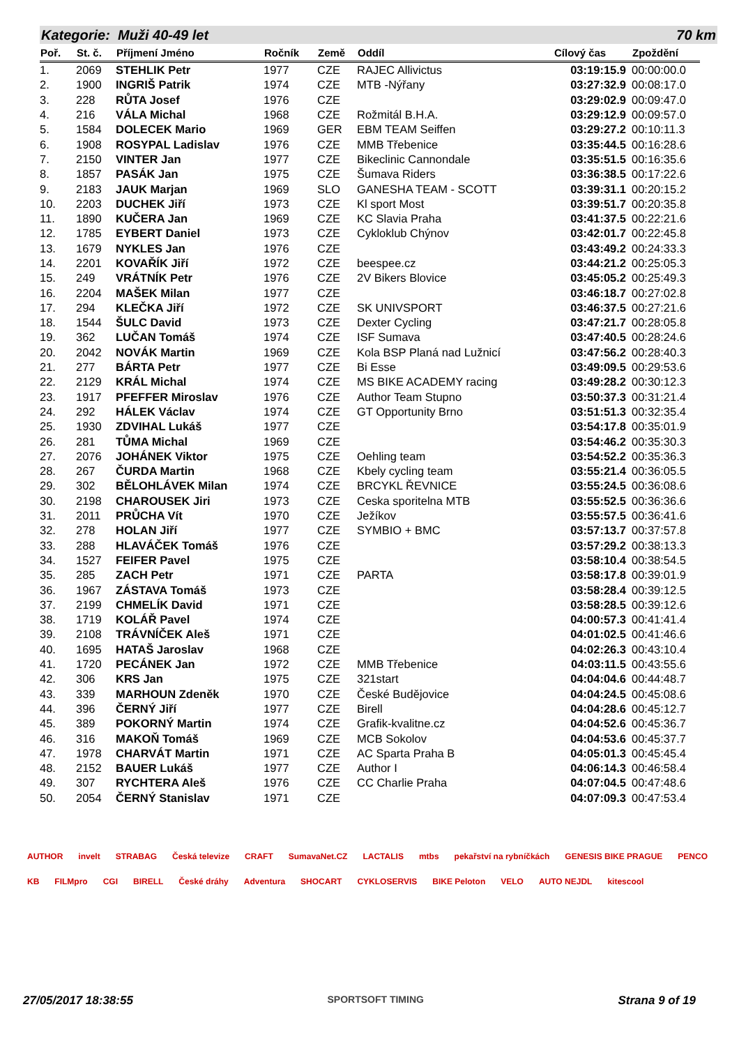Kategorie: Muži 40-49 let 70 km
| Poř. | St. č. | Příjmení Jméno | Ročník | Země | Oddíl | Cílový čas | Zpoždění |
| --- | --- | --- | --- | --- | --- | --- | --- |
| 1. | 2069 | STEHLIK Petr | 1977 | CZE | RAJEC Allivictus | 03:19:15.9 | 00:00:00.0 |
| 2. | 1900 | INGRIŠ Patrik | 1974 | CZE | MTB -Nýřany | 03:27:32.9 | 00:08:17.0 |
| 3. | 228 | RŮTA Josef | 1976 | CZE | | 03:29:02.9 | 00:09:47.0 |
| 4. | 216 | VÁLA Michal | 1968 | CZE | Rožmitál B.H.A. | 03:29:12.9 | 00:09:57.0 |
| 5. | 1584 | DOLECEK Mario | 1969 | GER | EBM TEAM Seiffen | 03:29:27.2 | 00:10:11.3 |
| 6. | 1908 | ROSYPAL Ladislav | 1976 | CZE | MMB Třebenice | 03:35:44.5 | 00:16:28.6 |
| 7. | 2150 | VINTER Jan | 1977 | CZE | Bikeclinic Cannondale | 03:35:51.5 | 00:16:35.6 |
| 8. | 1857 | PASÁK Jan | 1975 | CZE | Šumava Riders | 03:36:38.5 | 00:17:22.6 |
| 9. | 2183 | JAUK Marjan | 1969 | SLO | GANESHA TEAM - SCOTT | 03:39:31.1 | 00:20:15.2 |
| 10. | 2203 | DUCHEK Jiří | 1973 | CZE | Kl sport Most | 03:39:51.7 | 00:20:35.8 |
| 11. | 1890 | KUČERA Jan | 1969 | CZE | KC Slavia Praha | 03:41:37.5 | 00:22:21.6 |
| 12. | 1785 | EYBERT Daniel | 1973 | CZE | Cykloklub Chýnov | 03:42:01.7 | 00:22:45.8 |
| 13. | 1679 | NYKLES Jan | 1976 | CZE | | 03:43:49.2 | 00:24:33.3 |
| 14. | 2201 | KOVAŘÍK Jiří | 1972 | CZE | beespee.cz | 03:44:21.2 | 00:25:05.3 |
| 15. | 249 | VRÁTNÍK Petr | 1976 | CZE | 2V Bikers Blovice | 03:45:05.2 | 00:25:49.3 |
| 16. | 2204 | MAŠEK Milan | 1977 | CZE | | 03:46:18.7 | 00:27:02.8 |
| 17. | 294 | KLEČKA Jiří | 1972 | CZE | SK UNIVSPORT | 03:46:37.5 | 00:27:21.6 |
| 18. | 1544 | ŠULC David | 1973 | CZE | Dexter Cycling | 03:47:21.7 | 00:28:05.8 |
| 19. | 362 | LUČAN Tomáš | 1974 | CZE | ISF Sumava | 03:47:40.5 | 00:28:24.6 |
| 20. | 2042 | NOVÁK Martin | 1969 | CZE | Kola BSP Planá nad Lužnicí | 03:47:56.2 | 00:28:40.3 |
| 21. | 277 | BÁRTA Petr | 1977 | CZE | Bi Esse | 03:49:09.5 | 00:29:53.6 |
| 22. | 2129 | KRÁL Michal | 1974 | CZE | MS BIKE ACADEMY racing | 03:49:28.2 | 00:30:12.3 |
| 23. | 1917 | PFEFFER Miroslav | 1976 | CZE | Author Team Stupno | 03:50:37.3 | 00:31:21.4 |
| 24. | 292 | HÁLEK Václav | 1974 | CZE | GT Opportunity Brno | 03:51:51.3 | 00:32:35.4 |
| 25. | 1930 | ZDVIHAL Lukáš | 1977 | CZE | | 03:54:17.8 | 00:35:01.9 |
| 26. | 281 | TŮMA Michal | 1969 | CZE | | 03:54:46.2 | 00:35:30.3 |
| 27. | 2076 | JOHÁNEK Viktor | 1975 | CZE | Oehling team | 03:54:52.2 | 00:35:36.3 |
| 28. | 267 | ČURDA Martin | 1968 | CZE | Kbely cycling team | 03:55:21.4 | 00:36:05.5 |
| 29. | 302 | BĚLOHLÁVEK Milan | 1974 | CZE | BRCYKL ŘEVNICE | 03:55:24.5 | 00:36:08.6 |
| 30. | 2198 | CHAROUSEK Jiri | 1973 | CZE | Ceska sporitelna MTB | 03:55:52.5 | 00:36:36.6 |
| 31. | 2011 | PRŮCHA Vít | 1970 | CZE | Ježíkov | 03:55:57.5 | 00:36:41.6 |
| 32. | 278 | HOLAN Jiří | 1977 | CZE | SYMBIO + BMC | 03:57:13.7 | 00:37:57.8 |
| 33. | 288 | HLAVÁČEK Tomáš | 1976 | CZE | | 03:57:29.2 | 00:38:13.3 |
| 34. | 1527 | FEIFER Pavel | 1975 | CZE | | 03:58:10.4 | 00:38:54.5 |
| 35. | 285 | ZACH Petr | 1971 | CZE | PARTA | 03:58:17.8 | 00:39:01.9 |
| 36. | 1967 | ZÁSTAVA Tomáš | 1973 | CZE | | 03:58:28.4 | 00:39:12.5 |
| 37. | 2199 | CHMELÍK David | 1971 | CZE | | 03:58:28.5 | 00:39:12.6 |
| 38. | 1719 | KOLÁŘ Pavel | 1974 | CZE | | 04:00:57.3 | 00:41:41.4 |
| 39. | 2108 | TRÁVNÍČEK Aleš | 1971 | CZE | | 04:01:02.5 | 00:41:46.6 |
| 40. | 1695 | HATAŠ Jaroslav | 1968 | CZE | | 04:02:26.3 | 00:43:10.4 |
| 41. | 1720 | PECÁNEK Jan | 1972 | CZE | MMB Třebenice | 04:03:11.5 | 00:43:55.6 |
| 42. | 306 | KRS Jan | 1975 | CZE | 321start | 04:04:04.6 | 00:44:48.7 |
| 43. | 339 | MARHOUN Zdeněk | 1970 | CZE | České Budějovice | 04:04:24.5 | 00:45:08.6 |
| 44. | 396 | ČERNÝ Jiří | 1977 | CZE | Birell | 04:04:28.6 | 00:45:12.7 |
| 45. | 389 | POKORNÝ Martin | 1974 | CZE | Grafik-kvalitne.cz | 04:04:52.6 | 00:45:36.7 |
| 46. | 316 | MAKOŇ Tomáš | 1969 | CZE | MCB Sokolov | 04:04:53.6 | 00:45:37.7 |
| 47. | 1978 | CHARVÁT Martin | 1971 | CZE | AC Sparta Praha B | 04:05:01.3 | 00:45:45.4 |
| 48. | 2152 | BAUER Lukáš | 1977 | CZE | Author I | 04:06:14.3 | 00:46:58.4 |
| 49. | 307 | RYCHTERA Aleš | 1976 | CZE | CC Charlie Praha | 04:07:04.5 | 00:47:48.6 |
| 50. | 2054 | ČERNÝ Stanislav | 1971 | CZE | | 04:07:09.3 | 00:47:53.4 |
AUTHOR invelt STRABAG Česká televize CRAFT SumavaNet.CZ LACTALIS mtbs pekařství na rybníčkách GENESIS BIKE PRAGUE PENCO KB FILMpro CGI BIRELL České dráhy Adventura SHOCART CYKLOSERVIS BIKE Peloton VELO AUTO NEJDL kitescool
27/05/2017 18:38:55 SPORTSOFT TIMING Strana 9 of 19